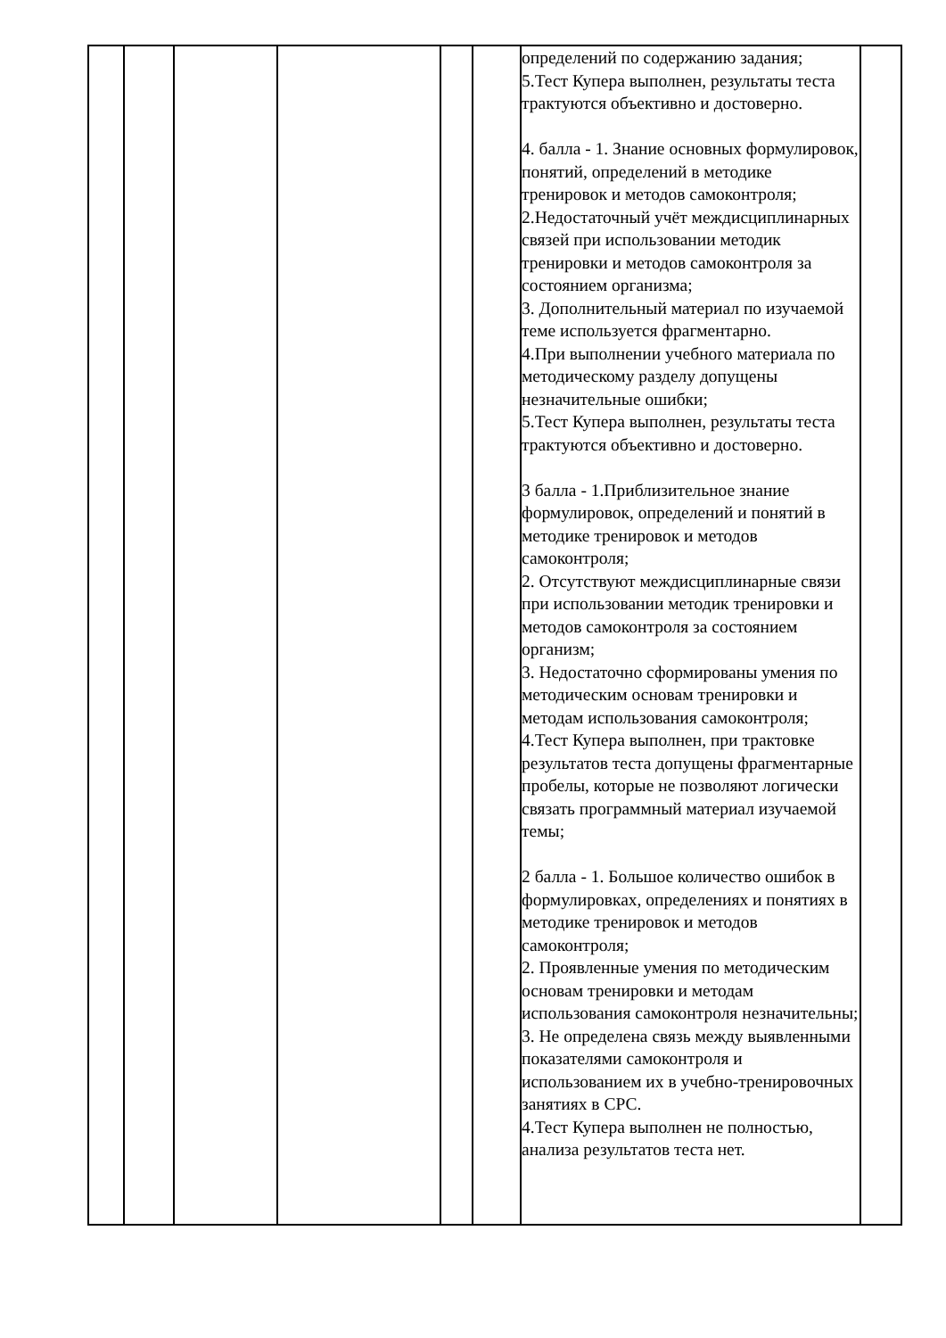| | | | | | | определений по содержанию задания; 5.Тест Купера выполнен, результаты теста трактуются объективно и достоверно. 4. балла - 1. Знание основных формулировок, понятий, определений в методике тренировок и методов самоконтроля; 2.Недостаточный учёт междисциплинарных связей при использовании методик тренировки и методов самоконтроля за состоянием организма; 3. Дополнительный материал по изучаемой теме используется фрагментарно. 4.При выполнении учебного материала по методическому разделу допущены незначительные ошибки; 5.Тест Купера выполнен, результаты теста трактуются объективно и достоверно. 3 балла - 1.Приблизительное знание формулировок, определений и понятий в методике тренировок и методов самоконтроля; 2. Отсутствуют междисциплинарные связи при использовании методик тренировки и методов самоконтроля за состоянием организм; 3. Недостаточно сформированы умения по методическим основам тренировки и методам использования самоконтроля; 4.Тест Купера выполнен, при трактовке результатов теста допущены фрагментарные пробелы, которые не позволяют логически связать программный материал изучаемой темы; 2 балла - 1. Большое количество ошибок в формулировках, определениях и понятиях в методике тренировок и методов самоконтроля; 2. Проявленные умения по методическим основам тренировки и методам использования самоконтроля незначительны; 3. Не определена связь между выявленными показателями самоконтроля и использованием их в учебно-тренировочных занятиях в СРС. 4.Тест Купера выполнен не полностью, анализа результатов теста нет. | |